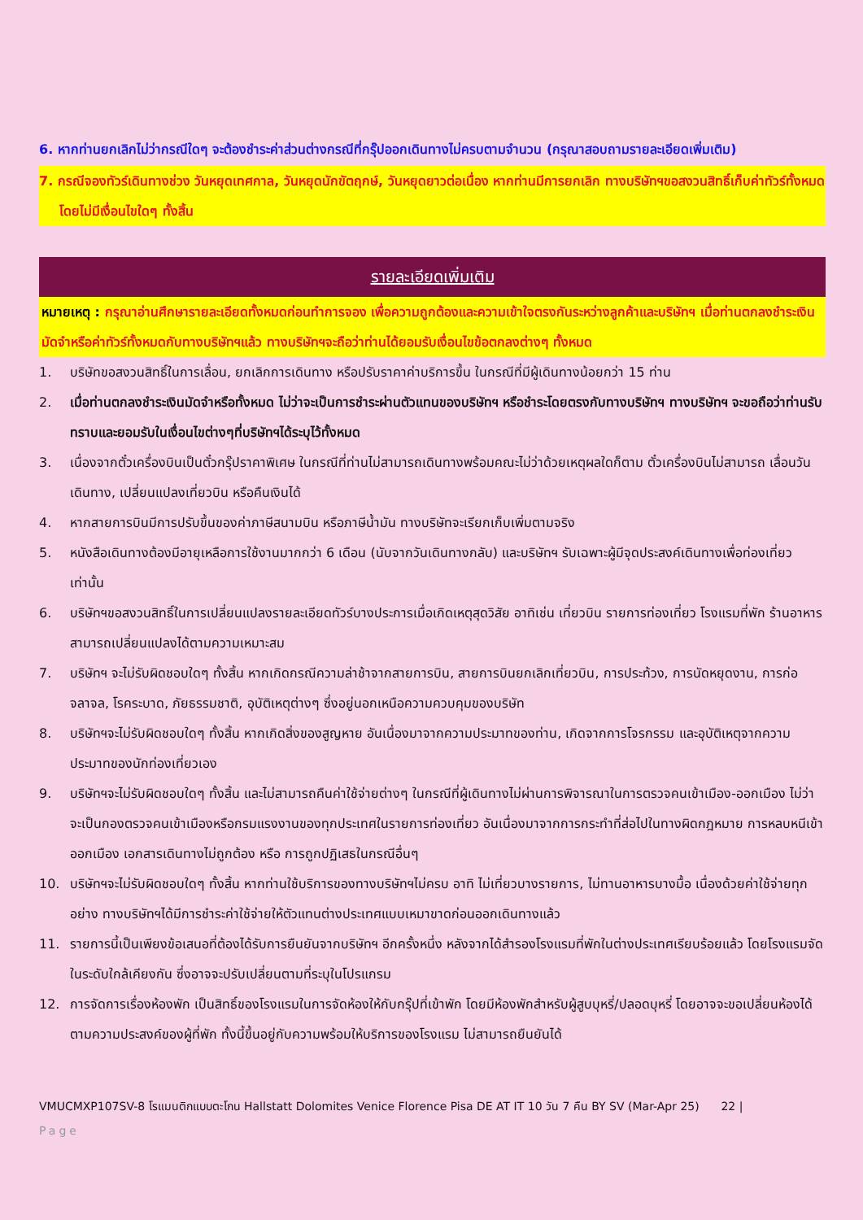6. หากท่านยกเลิกไม่ว่ากรณีใดๆ จะต้องชำระค่าส่วนต่างกรณีที่กรุ๊ปออกเดินทางไม่ครบตามจำนวน (กรุณาสอบถามรายละเอียดเพิ่มเติม)
7. กรณีจองทัวร์เดินทางช่วง วันหยุดเทศกาล, วันหยุดนักขัตฤกษ์, วันหยุดยาวต่อเนื่อง หากท่านมีการยกเลิก ทางบริษัทฯขอสงวนสิทธิ์เก็บค่าทัวร์ทั้งหมด โดยไม่มีเงื่อนไขใดๆ ทั้งสิ้น
รายละเอียดเพิ่มเติม
หมายเหตุ : กรุณาอ่านศึกษารายละเอียดทั้งหมดก่อนทำการจอง เพื่อความถูกต้องและความเข้าใจตรงกันระหว่างลูกค้าและบริษัทฯ เมื่อท่านตกลงชำระเงินมัดจำหรือค่าทัวร์ทั้งหมดกับทางบริษัทฯแล้ว ทางบริษัทฯจะถือว่าท่านได้ยอมรับเงื่อนไขข้อตกลงต่างๆ ทั้งหมด
1. บริษัทขอสงวนสิทธิ์ในการเลื่อน, ยกเลิกการเดินทาง หรือปรับราคาค่าบริการขึ้น ในกรณีที่มีผู้เดินทางน้อยกว่า 15 ท่าน
2. เมื่อท่านตกลงชำระเงินมัดจำหรือทั้งหมด ไม่ว่าจะเป็นการชำระผ่านตัวแทนของบริษัทฯ หรือชำระโดยตรงกับทางบริษัทฯ ทางบริษัทฯ จะขอถือว่าท่านรับทราบและยอมรับในเงื่อนไขต่างๆที่บริษัทฯได้ระบุไว้ทั้งหมด
3. เนื่องจากตั๋วเครื่องบินเป็นตั๋วกรุ๊ปราคาพิเศษ ในกรณีที่ท่านไม่สามารถเดินทางพร้อมคณะไม่ว่าด้วยเหตุผลใดก็ตาม ตั๋วเครื่องบินไม่สามารถ เลื่อนวันเดินทาง, เปลี่ยนแปลงเที่ยวบิน หรือคืนเงินได้
4. หากสายการบินมีการปรับขึ้นของค่าภาษีสนามบิน หรือภาษีน้ำมัน ทางบริษัทจะเรียกเก็บเพิ่มตามจริง
5. หนังสือเดินทางต้องมีอายุเหลือการใช้งานมากกว่า 6 เดือน (นับจากวันเดินทางกลับ) และบริษัทฯ รับเฉพาะผู้มีจุดประสงค์เดินทางเพื่อท่องเที่ยวเท่านั้น
6. บริษัทฯขอสงวนสิทธิ์ในการเปลี่ยนแปลงรายละเอียดทัวร์บางประการเมื่อเกิดเหตุสุดวิสัย อาทิเช่น เที่ยวบิน รายการท่องเที่ยว โรงแรมที่พัก ร้านอาหาร สามารถเปลี่ยนแปลงได้ตามความเหมาะสม
7. บริษัทฯ จะไม่รับผิดชอบใดๆ ทั้งสิ้น หากเกิดกรณีความล่าช้าจากสายการบิน, สายการบินยกเลิกเที่ยวบิน, การประท้วง, การนัดหยุดงาน, การก่อจลาจล, โรคระบาด, ภัยธรรมชาติ, อุบัติเหตุต่างๆ ซึ่งอยู่นอกเหนือความควบคุมของบริษัท
8. บริษัทฯจะไม่รับผิดชอบใดๆ ทั้งสิ้น หากเกิดสิ่งของสูญหาย อันเนื่องมาจากความประมาทของท่าน, เกิดจากการโจรกรรม และอุบัติเหตุจากความประมาทของนักท่องเที่ยวเอง
9. บริษัทฯจะไม่รับผิดชอบใดๆ ทั้งสิ้น และไม่สามารถคืนค่าใช้จ่ายต่างๆ ในกรณีที่ผู้เดินทางไม่ผ่านการพิจารณาในการตรวจคนเข้าเมือง-ออกเมือง ไม่ว่าจะเป็นกองตรวจคนเข้าเมืองหรือกรมแรงงานของทุกประเทศในรายการท่องเที่ยว อันเนื่องมาจากการกระทำที่ส่อไปในทางผิดกฎหมาย การหลบหนีเข้าออกเมือง เอกสารเดินทางไม่ถูกต้อง หรือ การถูกปฏิเสธในกรณีอื่นๆ
10. บริษัทฯจะไม่รับผิดชอบใดๆ ทั้งสิ้น หากท่านใช้บริการของทางบริษัทฯไม่ครบ อาทิ ไม่เที่ยวบางรายการ, ไม่ทานอาหารบางมื้อ เนื่องด้วยค่าใช้จ่ายทุกอย่าง ทางบริษัทฯได้มีการชำระค่าใช้จ่ายให้ตัวแทนต่างประเทศแบบเหมาขาดก่อนออกเดินทางแล้ว
11. รายการนี้เป็นเพียงข้อเสนอที่ต้องได้รับการยืนยันจากบริษัทฯ อีกครั้งหนึ่ง หลังจากได้สำรองโรงแรมที่พักในต่างประเทศเรียบร้อยแล้ว โดยโรงแรมจัดในระดับใกล้เคียงกัน ซึ่งอาจจะปรับเปลี่ยนตามที่ระบุในโปรแกรม
12. การจัดการเรื่องห้องพัก เป็นสิทธิ์ของโรงแรมในการจัดห้องให้กับกรุ๊ปที่เข้าพัก โดยมีห้องพักสำหรับผู้สูบบุหรี่/ปลอดบุหรี่ โดยอาจจะขอเปลี่ยนห้องได้ตามความประสงค์ของผู้ที่พัก ทั้งนี้ขึ้นอยู่กับความพร้อมให้บริการของโรงแรม ไม่สามารถยืนยันได้
VMUCMXP107SV-8 โรแมนติกแบบตะโกน Hallstatt Dolomites Venice Florence Pisa DE AT IT 10 วัน 7 คืน BY SV (Mar-Apr 25) 22 |
Page